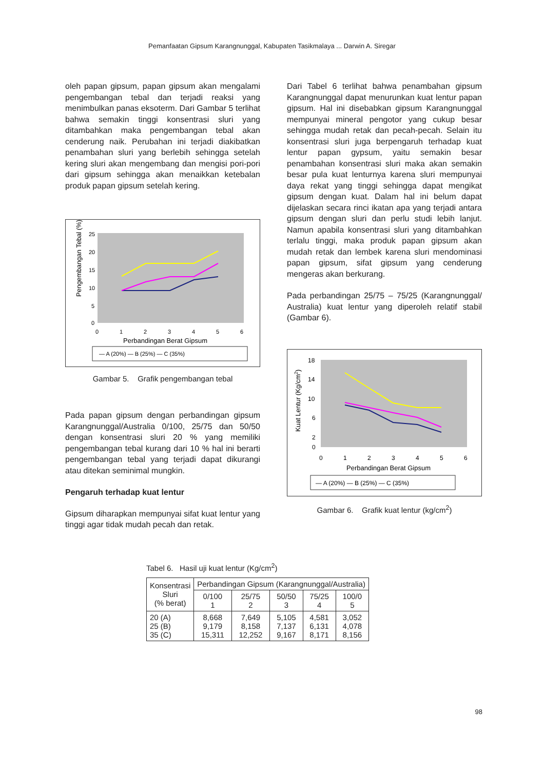Pemanfaatan Gipsum Karangnunggal, Kabupaten Tasikmalaya ... Darwin A. Siregar
oleh papan gipsum, papan gipsum akan mengalami pengembangan tebal dan terjadi reaksi yang menimbulkan panas eksoterm. Dari Gambar 5 terlihat bahwa semakin tinggi konsentrasi sluri yang ditambahkan maka pengembangan tebal akan cenderung naik. Perubahan ini terjadi diakibatkan penambahan sluri yang berlebih sehingga setelah kering sluri akan mengembang dan mengisi pori-pori dari gipsum sehingga akan menaikkan ketebalan produk papan gipsum setelah kering.
Pengembangan Tebal (%)
25
20
15
10
5
0
0
1
2
3
4
5
6
Perbandingan Berat Gipsum
— A (20%) — B (25%) — C (35%)
Gambar 5. Grafik pengembangan tebal
Pada papan gipsum dengan perbandingan gipsum Karangnunggal/Australia 0/100, 25/75 dan 50/50 dengan konsentrasi sluri 20 % yang memiliki pengembangan tebal kurang dari 10 % hal ini berarti pengembangan tebal yang terjadi dapat dikurangi atau ditekan seminimal mungkin.
Pengaruh terhadap kuat lentur
Gipsum diharapkan mempunyai sifat kuat lentur yang tinggi agar tidak mudah pecah dan retak.
Dari Tabel 6 terlihat bahwa penambahan gipsum Karangnunggal dapat menurunkan kuat lentur papan gipsum. Hal ini disebabkan gipsum Karangnunggal mempunyai mineral pengotor yang cukup besar sehingga mudah retak dan pecah-pecah. Selain itu konsentrasi sluri juga berpengaruh terhadap kuat lentur papan gypsum, yaitu semakin besar penambahan konsentrasi sluri maka akan semakin besar pula kuat lenturnya karena sluri mempunyai daya rekat yang tinggi sehingga dapat mengikat gipsum dengan kuat. Dalam hal ini belum dapat dijelaskan secara rinci ikatan apa yang terjadi antara gipsum dengan sluri dan perlu studi lebih lanjut. Namun apabila konsentrasi sluri yang ditambahkan terlalu tinggi, maka produk papan gipsum akan mudah retak dan lembek karena sluri mendominasi papan gipsum, sifat gipsum yang cenderung mengeras akan berkurang.
Pada perbandingan 25/75 – 75/25 (Karangnunggal/ Australia) kuat lentur yang diperoleh relatif stabil (Gambar 6).
Kuat Lentur (Kg/cm2)
18
14
10
6
2
0
0
1
2
3
4
5
6
Perbandingan Berat Gipsum
— A (20%) — B (25%) — C (35%)
Gambar 6. Grafik kuat lentur (kg/cm<sup>2</sup>)
Tabel 6. Hasil uji kuat lentur (Kg/cm<sup>2</sup>)
| Konsentrasi Sluri (% berat) | Perbandingan Gipsum (Karangnunggal/Australia) | | | | |
| --- | --- | --- | --- | --- | --- |
| | 0/100 1 | 25/75 2 | 50/50 3 | 75/25 4 | 100/0 5 |
| 20 (A) 25 (B) 35 (C) | 8,668 9,179 15,311 | 7,649 8,158 12,252 | 5,105 7,137 9,167 | 4,581 6,131 8,171 | 3,052 4,078 8,156 |
98